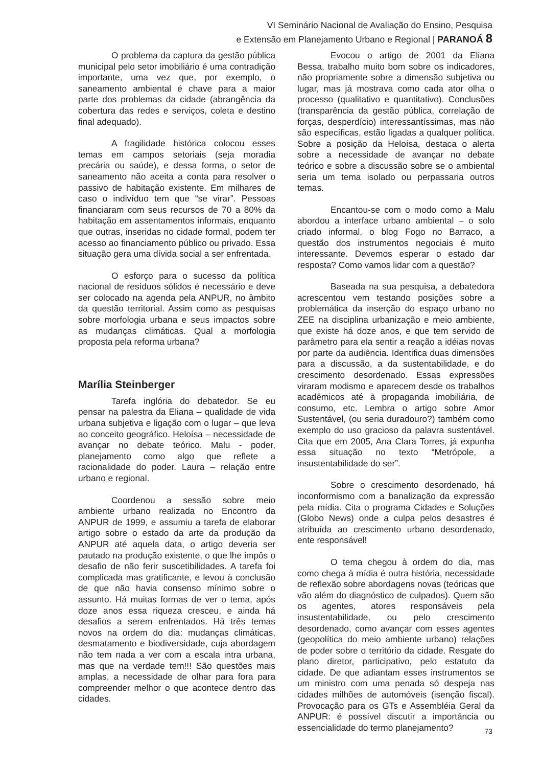VI Seminário Nacional de Avaliação do Ensino, Pesquisa
e Extensão em Planejamento Urbano e Regional | PARANOÁ 8
O problema da captura da gestão pública municipal pelo setor imobiliário é uma contradição importante, uma vez que, por exemplo, o saneamento ambiental é chave para a maior parte dos problemas da cidade (abrangência da cobertura das redes e serviços, coleta e destino final adequado).
A fragilidade histórica colocou esses temas em campos setoriais (seja moradia precária ou saúde), e dessa forma, o setor de saneamento não aceita a conta para resolver o passivo de habitação existente. Em milhares de caso o indivíduo tem que “se virar”. Pessoas financiaram com seus recursos de 70 a 80% da habitação em assentamentos informais, enquanto que outras, inseridas no cidade formal, podem ter acesso ao financiamento público ou privado. Essa situação gera uma dívida social a ser enfrentada.
O esforço para o sucesso da política nacional de resíduos sólidos é necessário e deve ser colocado na agenda pela ANPUR, no âmbito da questão territorial. Assim como as pesquisas sobre morfologia urbana e seus impactos sobre as mudanças climáticas. Qual a morfologia proposta pela reforma urbana?
Marília Steinberger
Tarefa inglória do debatedor. Se eu pensar na palestra da Eliana – qualidade de vida urbana subjetiva e ligação com o lugar – que leva ao conceito geográfico. Heloísa – necessidade de avançar no debate teórico. Malu - poder, planejamento como algo que reflete a racionalidade do poder. Laura – relação entre urbano e regional.
Coordenou a sessão sobre meio ambiente urbano realizada no Encontro da ANPUR de 1999, e assumiu a tarefa de elaborar artigo sobre o estado da arte da produção da ANPUR até aquela data, o artigo deveria ser pautado na produção existente, o que lhe impôs o desafio de não ferir suscetibilidades. A tarefa foi complicada mas gratificante, e levou à conclusão de que não havia consenso mínimo sobre o assunto. Há muitas formas de ver o tema, após doze anos essa riqueza cresceu, e ainda há desafios a serem enfrentados. Hà três temas novos na ordem do dia: mudanças climáticas, desmatamento e biodiversidade, cuja abordagem não tem nada a ver com a escala intra urbana, mas que na verdade tem!!! São questões mais amplas, a necessidade de olhar para fora para compreender melhor o que acontece dentro das cidades.
Evocou o artigo de 2001 da Eliana Bessa, trabalho muito bom sobre os indicadores, não propriamente sobre a dimensão subjetiva ou lugar, mas já mostrava como cada ator olha o processo (qualitativo e quantitativo). Conclusões (transparência da gestão pública, correlação de forças, desperdício) interessantíssimas, mas não são específicas, estão ligadas a qualquer política. Sobre a posição da Heloísa, destaca o alerta sobre a necessidade de avançar no debate teórico e sobre a discussão sobre se o ambiental seria um tema isolado ou perpassaria outros temas.
Encantou-se com o modo como a Malu abordou a interface urbano ambiental – o solo criado informal, o blog Fogo no Barraco, a questão dos instrumentos negociais é muito interessante. Devemos esperar o estado dar resposta? Como vamos lidar com a questão?
Baseada na sua pesquisa, a debatedora acrescentou vem testando posições sobre a problemática da inserção do espaço urbano no ZEE na disciplina urbanização e meio ambiente, que existe há doze anos, e que tem servido de parâmetro para ela sentir a reação a idéias novas por parte da audiência. Identifica duas dimensões para a discussão, a da sustentabilidade, e do crescimento desordenado. Essas expressões viraram modismo e aparecem desde os trabalhos acadêmicos até à propaganda imobiliária, de consumo, etc. Lembra o artigo sobre Amor Sustentável, (ou seria duradouro?) também como exemplo do uso gracioso da palavra sustentável. Cita que em 2005, Ana Clara Torres, já expunha essa situação no texto “Metrópole, a insustentabilidade do ser”.
Sobre o crescimento desordenado, há inconformismo com a banalização da expressão pela mídia. Cita o programa Cidades e Soluções (Globo News) onde a culpa pelos desastres é atribuída ao crescimento urbano desordenado, ente responsável!
O tema chegou à ordem do dia, mas como chega à mídia é outra história, necessidade de reflexão sobre abordagens novas (teóricas que vão além do diagnóstico de culpados). Quem são os agentes, atores responsáveis pela insustentabilidade, ou pelo crescimento desordenado, como avançar com esses agentes (geopolítica do meio ambiente urbano) relações de poder sobre o território da cidade. Resgate do plano diretor, participativo, pelo estatuto da cidade. De que adiantam esses instrumentos se um ministro com uma penada só despeja nas cidades milhões de automóveis (isenção fiscal). Provocação para os GTs e Assembléia Geral da ANPUR: é possível discutir a importância ou essencialidade do termo planejamento?
73